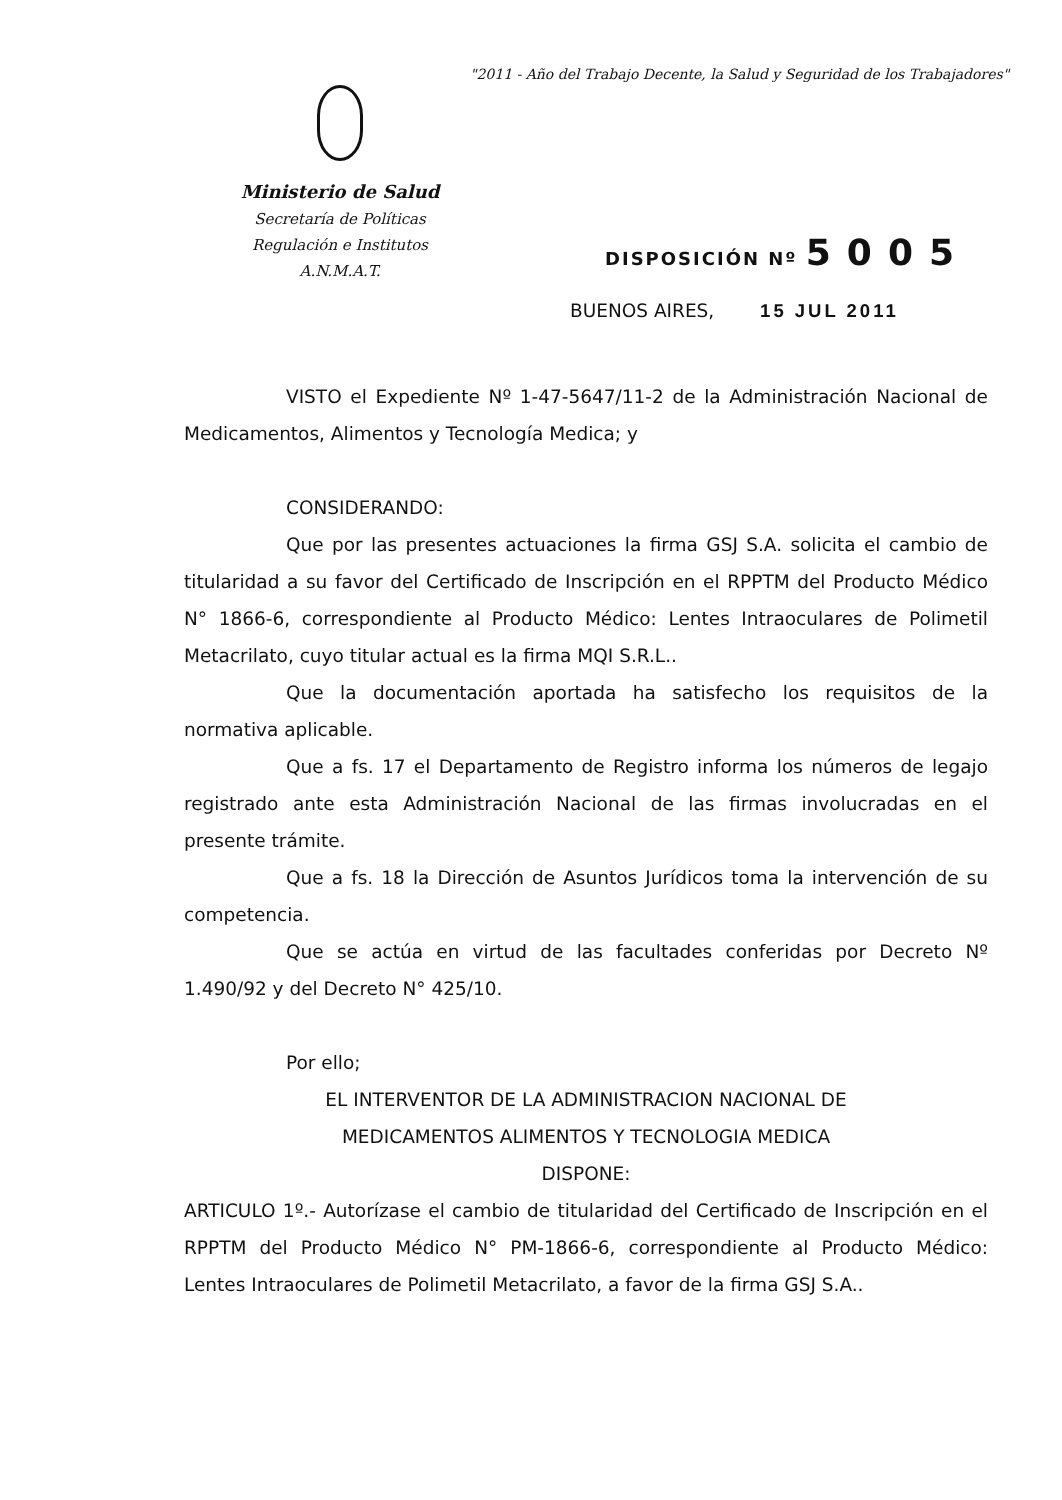"2011 - Año del Trabajo Decente, la Salud y Seguridad de los Trabajadores"
Ministerio de Salud
Secretaría de Políticas
Regulación e Institutos
A.N.M.A.T.
DISPOSICIÓN Nº 5005
BUENOS AIRES, 15 JUL 2011
VISTO el Expediente Nº 1-47-5647/11-2 de la Administración Nacional de Medicamentos, Alimentos y Tecnología Medica; y
CONSIDERANDO:
Que por las presentes actuaciones la firma GSJ S.A. solicita el cambio de titularidad a su favor del Certificado de Inscripción en el RPPTM del Producto Médico N° 1866-6, correspondiente al Producto Médico: Lentes Intraoculares de Polimetil Metacrilato, cuyo titular actual es la firma MQI S.R.L..
Que la documentación aportada ha satisfecho los requisitos de la normativa aplicable.
Que a fs. 17 el Departamento de Registro informa los números de legajo registrado ante esta Administración Nacional de las firmas involucradas en el presente trámite.
Que a fs. 18 la Dirección de Asuntos Jurídicos toma la intervención de su competencia.
Que se actúa en virtud de las facultades conferidas por Decreto Nº 1.490/92 y del Decreto N° 425/10.
Por ello;
EL INTERVENTOR DE LA ADMINISTRACION NACIONAL DE
MEDICAMENTOS ALIMENTOS Y TECNOLOGIA MEDICA
DISPONE:
ARTICULO 1º.- Autorízase el cambio de titularidad del Certificado de Inscripción en el RPPTM del Producto Médico N° PM-1866-6, correspondiente al Producto Médico: Lentes Intraoculares de Polimetil Metacrilato, a favor de la firma GSJ S.A..